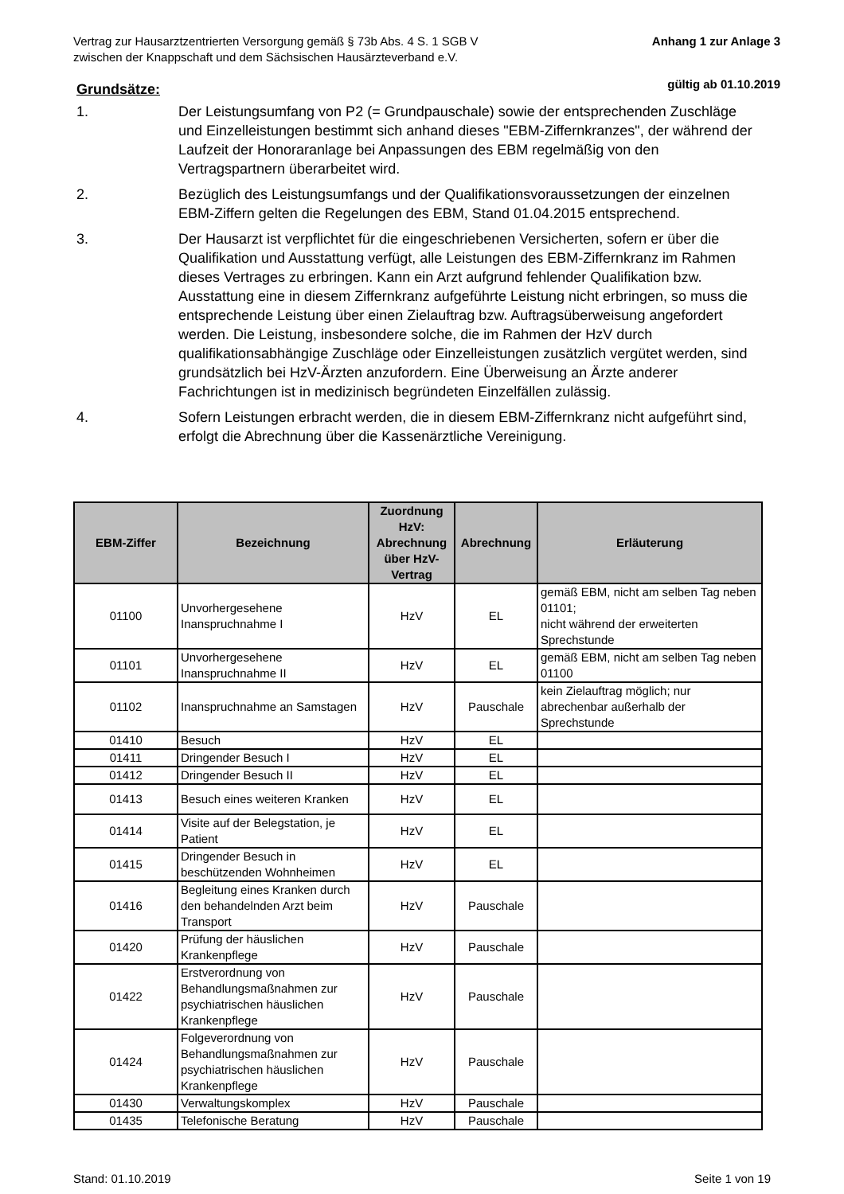Vertrag zur Hausarztzentrierten Versorgung gemäß § 73b Abs. 4 S. 1 SGB V
zwischen der Knappschaft und dem Sächsischen Hausärzteverband e.V.
Anhang 1 zur Anlage 3
gültig ab 01.10.2019
Grundsätze:
1. Der Leistungsumfang von P2 (= Grundpauschale) sowie der entsprechenden Zuschläge und Einzelleistungen bestimmt sich anhand dieses "EBM-Ziffernkranzes", der während der Laufzeit der Honoraranlage bei Anpassungen des EBM regelmäßig von den Vertragspartnern überarbeitet wird.
2. Bezüglich des Leistungsumfangs und der Qualifikationsvoraussetzungen der einzelnen EBM-Ziffern gelten die Regelungen des EBM, Stand 01.04.2015 entsprechend.
3. Der Hausarzt ist verpflichtet für die eingeschriebenen Versicherten, sofern er über die Qualifikation und Ausstattung verfügt, alle Leistungen des EBM-Ziffernkranz im Rahmen dieses Vertrages zu erbringen. Kann ein Arzt aufgrund fehlender Qualifikation bzw. Ausstattung eine in diesem Ziffernkranz aufgeführte Leistung nicht erbringen, so muss die entsprechende Leistung über einen Zielauftrag bzw. Auftragsüberweisung angefordert werden. Die Leistung, insbesondere solche, die im Rahmen der HzV durch qualifikationsabhängige Zuschläge oder Einzelleistungen zusätzlich vergütet werden, sind grundsätzlich bei HzV-Ärzten anzufordern. Eine Überweisung an Ärzte anderer Fachrichtungen ist in medizinisch begründeten Einzelfällen zulässig.
4. Sofern Leistungen erbracht werden, die in diesem EBM-Ziffernkranz nicht aufgeführt sind, erfolgt die Abrechnung über die Kassenärztliche Vereinigung.
| EBM-Ziffer | Bezeichnung | Zuordnung HzV: Abrechnung über HzV-Vertrag | Abrechnung | Erläuterung |
| --- | --- | --- | --- | --- |
| 01100 | Unvorhergesehene Inanspruchnahme I | HzV | EL | gemäß EBM, nicht am selben Tag neben 01101; nicht während der erweiterten Sprechstunde |
| 01101 | Unvorhergesehene Inanspruchnahme II | HzV | EL | gemäß EBM, nicht am selben Tag neben 01100 |
| 01102 | Inanspruchnahme an Samstagen | HzV | Pauschale | kein Zielauftrag möglich; nur abrechenbar außerhalb der Sprechstunde |
| 01410 | Besuch | HzV | EL | |
| 01411 | Dringender Besuch I | HzV | EL | |
| 01412 | Dringender Besuch II | HzV | EL | |
| 01413 | Besuch eines weiteren Kranken | HzV | EL | |
| 01414 | Visite auf der Belegstation, je Patient | HzV | EL | |
| 01415 | Dringender Besuch in beschützenden Wohnheimen | HzV | EL | |
| 01416 | Begleitung eines Kranken durch den behandelnden Arzt beim Transport | HzV | Pauschale | |
| 01420 | Prüfung der häuslichen Krankenpflege | HzV | Pauschale | |
| 01422 | Erstverordnung von Behandlungsmaßnahmen zur psychiatrischen häuslichen Krankenpflege | HzV | Pauschale | |
| 01424 | Folgeverordnung von Behandlungsmaßnahmen zur psychiatrischen häuslichen Krankenpflege | HzV | Pauschale | |
| 01430 | Verwaltungskomplex | HzV | Pauschale | |
| 01435 | Telefonische Beratung | HzV | Pauschale | |
Stand: 01.10.2019 Seite 1 von 19